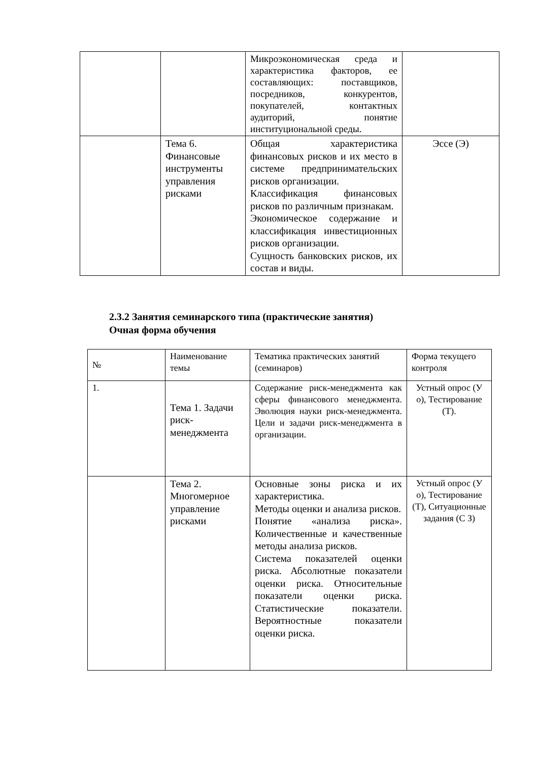| | | Микроэкономическая среда и характеристика факторов, ее составляющих: поставщиков, посредников, конкурентов, покупателей, контактных аудиторий, понятие институциональной среды. | |
| | Тема 6. Финансовые инструменты управления рисками | Общая характеристика финансовых рисков и их место в системе предпринимательских рисков организации. Классификация финансовых рисков по различным признакам. Экономическое содержание и классификация инвестиционных рисков организации. Сущность банковских рисков, их состав и виды. | Эссе (Э) |
2.3.2 Занятия семинарского типа (практические занятия)
Очная форма обучения
| № | Наименование темы | Тематика практических занятий (семинаров) | Форма текущего контроля |
| --- | --- | --- | --- |
| 1. | Тема 1. Задачи риск-менеджмента | Содержание риск-менеджмента как сферы финансового менеджмента. Эволюция науки риск-менеджмента. Цели и задачи риск-менеджмента в организации. | Устный опрос (У о), Тестирование (Т). |
| | Тема 2. Многомерное управление рисками | Основные зоны риска и их характеристика. Методы оценки и анализа рисков. Понятие «анализа риска». Количественные и качественные методы анализа рисков. Система показателей оценки риска. Абсолютные показатели оценки риска. Относительные показатели оценки риска. Статистические показатели. Вероятностные показатели оценки риска. | Устный опрос (У о), Тестирование (Т), Ситуационные задания (С З) |